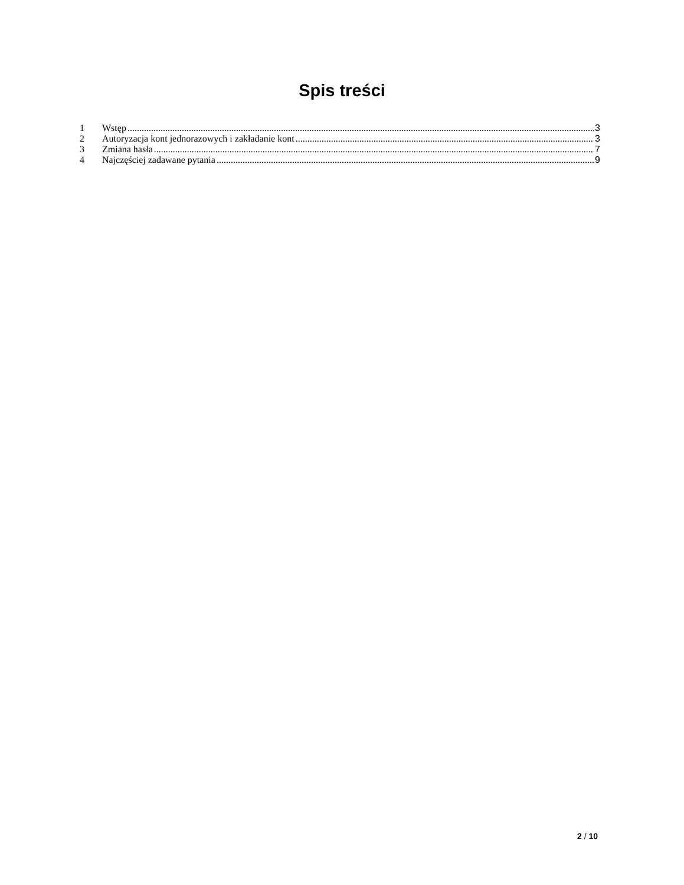Spis treści
1 Wstęp 3
2 Autoryzacja kont jednorazowych i zakładanie kont 3
3 Zmiana hasła 7
4 Najczęściej zadawane pytania 9
2 / 10